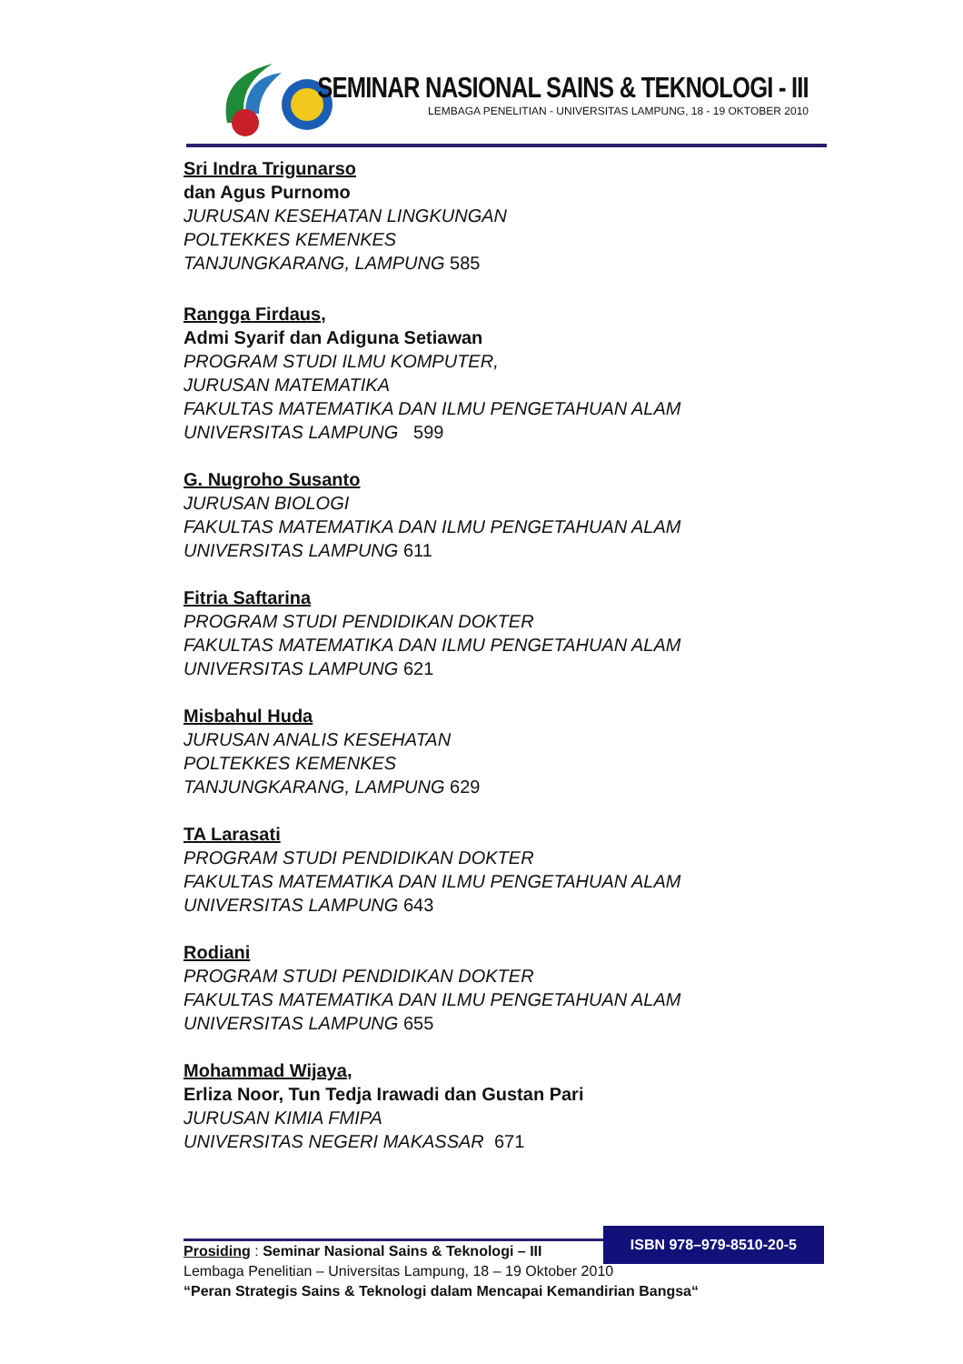SEMINAR NASIONAL SAINS & TEKNOLOGI - III
LEMBAGA PENELITIAN - UNIVERSITAS LAMPUNG, 18 - 19 OKTOBER 2010
Sri Indra Trigunarso
dan Agus Purnomo
JURUSAN KESEHATAN LINGKUNGAN
POLTEKKES KEMENKES
TANJUNGKARANG, LAMPUNG 585
Rangga Firdaus,
Admi Syarif dan Adiguna Setiawan
PROGRAM STUDI ILMU KOMPUTER,
JURUSAN MATEMATIKA
FAKULTAS MATEMATIKA DAN ILMU PENGETAHUAN ALAM
UNIVERSITAS LAMPUNG 599
G. Nugroho Susanto
JURUSAN BIOLOGI
FAKULTAS MATEMATIKA DAN ILMU PENGETAHUAN ALAM
UNIVERSITAS LAMPUNG 611
Fitria Saftarina
PROGRAM STUDI PENDIDIKAN DOKTER
FAKULTAS MATEMATIKA DAN ILMU PENGETAHUAN ALAM
UNIVERSITAS LAMPUNG 621
Misbahul Huda
JURUSAN ANALIS KESEHATAN
POLTEKKES KEMENKES
TANJUNGKARANG, LAMPUNG 629
TA Larasati
PROGRAM STUDI PENDIDIKAN DOKTER
FAKULTAS MATEMATIKA DAN ILMU PENGETAHUAN ALAM
UNIVERSITAS LAMPUNG 643
Rodiani
PROGRAM STUDI PENDIDIKAN DOKTER
FAKULTAS MATEMATIKA DAN ILMU PENGETAHUAN ALAM
UNIVERSITAS LAMPUNG 655
Mohammad Wijaya,
Erliza Noor, Tun Tedja Irawadi dan Gustan Pari
JURUSAN KIMIA FMIPA
UNIVERSITAS NEGERI MAKASSAR 671
ISBN 978–979-8510-20-5
Prosiding : Seminar Nasional Sains & Teknologi – III
Lembaga Penelitian – Universitas Lampung, 18 – 19 Oktober 2010
“Peran Strategis Sains & Teknologi dalam Mencapai Kemandirian Bangsa“